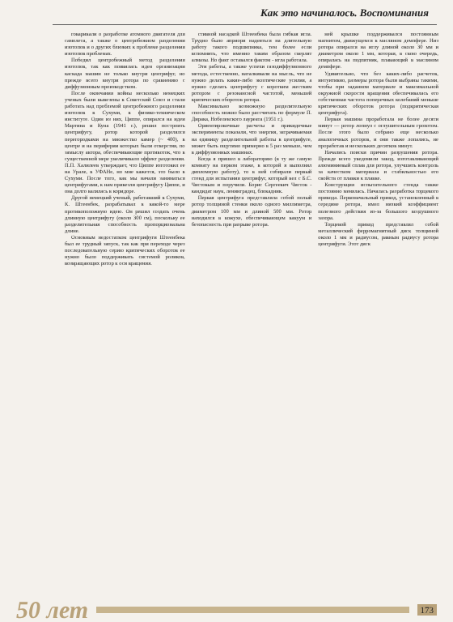Как это начиналось. Воспоминания
говаривали о разработке атомного двигателя для самолета, а также о центробежном разделении изотопов и о других близких к проблеме разделения изотопов проблемах.
Победил центробежный метод разделения изотопов, так как появилась идея организации каскада машин не только внутри центрифуг, но прежде всего внутри ротора по сравнению с диффузионным производством.
После окончания войны несколько немецких ученых были вывезены в Советский Союз и стали работать над проблемой центробежного разделения изотопов в Сухуми, в физико-техническом институте. Один из них, Циппе, опирался на идеи Мартина и Куна (1941 г.), решил построить центрифугу, ротор которой разделялся перегородками на множество камер (~ 400), в центре и на периферии которых были отверстия, по замыслу автора, обеспечивающие противоток, что в существенной мере увеличивало эффект разделения. П.П. Халилеев утверждает, что Циппе изготовил ее на Урале, в УФАНе, но мне кажется, это было в Сухуми. После того, как мы начали заниматься центрифугами, к нам привезли центрифугу Циппе, и она долго валялась в коридоре.
Другой немецкий ученый, работавший в Сухуми, К. Штеенбек, разрабатывал в какой-то мере противоположную идею. Он решил создать очень длинную центрифугу (около 300 см), поскольку ее разделительная способность пропорциональна длине.
Основным недостатком центрифуги Штеенбека был ее трудный запуск, так как при переходе через последовательную серию критических оборотов ее нужно было поддерживать системой роликов, возвращающих ротор к оси вращения.
стивной насадкой Штеенбека была гибкая игла. Трудно было априори надеяться на длительную работу такого подшипника, тем более если вспомнить, что именно таким образом сверлят алмазы. Но факт оставался фактом - игла работала.
Эти работы, а также успехи газодиффузионного метода, естественно, наталкивали на мысль, что не нужно делать какие-либо экзотические усилия, а нужно сделать центрифугу с коротким жестким ротором с резонансной частотой, меньшей критических оборотов ротора.
Максимально возможную разделительную способность можно было рассчитать по формуле П. Дирака, Нобелевского лауреата (1951 г.).
Ориентировочные расчеты и прикидочные эксперименты показали, что энергия, затрачиваемая на единицу разделительной работы в центрифуге, может быть ощутимо примерно в 5 раз меньше, чем в диффузионных машинах.
Когда я пришел в лабораторию (в ту же самую комнату на первом этаже, в которой я выполнял дипломную работу), то в ней собирали первый стенд для испытания центрифуг, который вел с Б.С. Чистовым и поручили. Борис Сергеевич Чистов - кандидат наук, ленинградец, блокадник.
Первая центрифуга представляла собой полый ротор толщиной стенки около одного миллиметра, диаметром 100 мм и длиной 500 мм. Ротор находился в кожухе, обеспечивающем вакуум и безопасность при разрыве ротора.
ней крышке поддерживался постоянным магнитом, движущемся в масляном демпфере. Низ ротора опирался на иглу длиной около 30 мм и диаметром около 1 мм, которая, в свою очередь, опиралась на подпятник, плавающий в масляном демпфере.
Удивительно, что без каких-либо расчетов, интуитивно, размеры ротора были выбраны такими, чтобы при заданном материале и максимальной окружной скорости вращения обеспечивалась его собственная частота поперечных колебаний меньше критических оборотов ротора (подкритическая центрифуга).
Первая машина проработала не более десяти минут — ротор лопнул с оглушительным грохотом. После этого было собрано еще несколько аналогичных роторов, и они также лопались, не проработав и нескольких десятков минут.
Начались поиски причин разрушения ротора. Прежде всего уведомили завод, изготавливающий алюминиевый сплав для ротора, улучшить контроль за качеством материала и стабильностью его свойств от плавки к плавке.
Конструкция испытательного стенда также постоянно менялась. Началась разработка торцевого привода. Первоначальный привод, установленный в середине ротора, имел низкий коэффициент полезного действия из-за большого воздушного зазора.
Торцевой привод представлял собой металлический ферромагнитный диск толщиной около 1 мм и радиусом, равным радиусу ротора центрифуги. Этот диск
50 лет
173